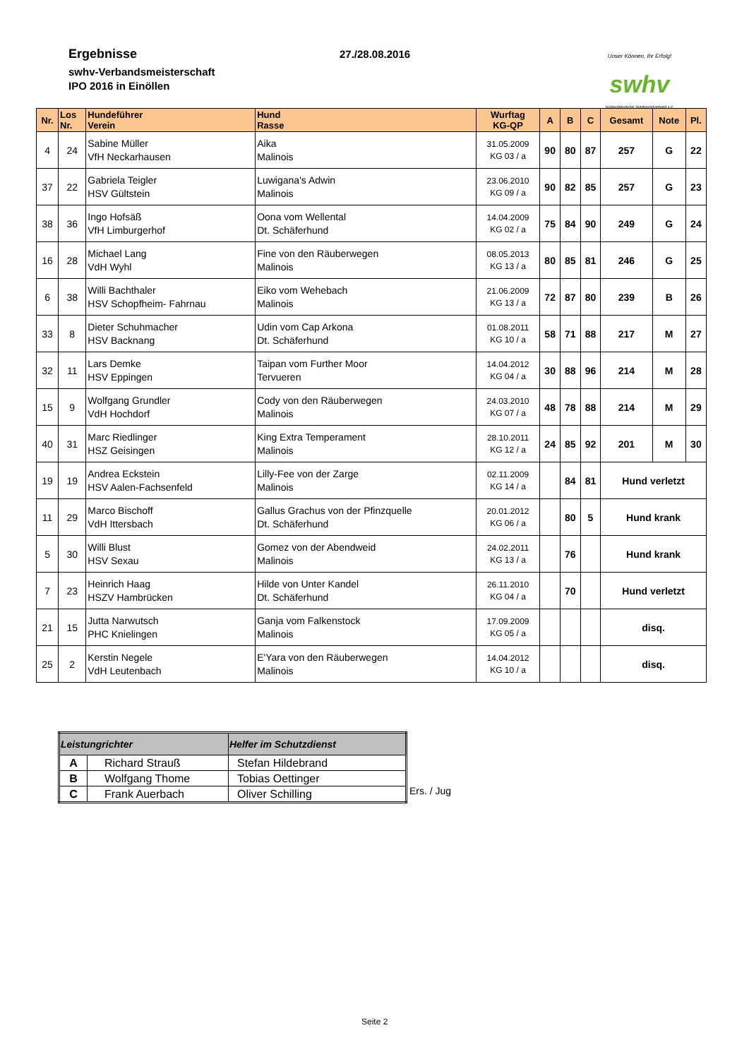Ergebnisse
swhv-Verbandsmeisterschaft
IPO 2016 in Einöllen
27./28.08.2016
Unser Können, Ihr Erfolg!
swhv
Südwestdeutscher Hundesportverband e.V.
| Nr. | Los Nr. | Hundeführer Verein | Hund Rasse | Wurftag KG-QP | A | B | C | Gesamt | Note | Pl. |
| --- | --- | --- | --- | --- | --- | --- | --- | --- | --- | --- |
| 4 | 24 | Sabine Müller VfH Neckarhausen | Aika Malinois | 31.05.2009 KG 03 / a | 90 | 80 | 87 | 257 | G | 22 |
| 37 | 22 | Gabriela Teigler HSV Gültstein | Luwigana's Adwin Malinois | 23.06.2010 KG 09 / a | 90 | 82 | 85 | 257 | G | 23 |
| 38 | 36 | Ingo Hofsäß VfH Limburgerhof | Oona vom Wellental Dt. Schäferhund | 14.04.2009 KG 02 / a | 75 | 84 | 90 | 249 | G | 24 |
| 16 | 28 | Michael Lang VdH Wyhl | Fine von den Räuberwegen Malinois | 08.05.2013 KG 13 / a | 80 | 85 | 81 | 246 | G | 25 |
| 6 | 38 | Willi Bachthaler HSV Schopfheim- Fahrnau | Eiko vom Wehebach Malinois | 21.06.2009 KG 13 / a | 72 | 87 | 80 | 239 | B | 26 |
| 33 | 8 | Dieter Schuhmacher HSV Backnang | Udin vom Cap Arkona Dt. Schäferhund | 01.08.2011 KG 10 / a | 58 | 71 | 88 | 217 | M | 27 |
| 32 | 11 | Lars Demke HSV Eppingen | Taipan vom Further Moor Tervueren | 14.04.2012 KG 04 / a | 30 | 88 | 96 | 214 | M | 28 |
| 15 | 9 | Wolfgang Grundler VdH Hochdorf | Cody von den Räuberwegen Malinois | 24.03.2010 KG 07 / a | 48 | 78 | 88 | 214 | M | 29 |
| 40 | 31 | Marc Riedlinger HSZ Geisingen | King Extra Temperament Malinois | 28.10.2011 KG 12 / a | 24 | 85 | 92 | 201 | M | 30 |
| 19 | 19 | Andrea Eckstein HSV Aalen-Fachsenfeld | Lilly-Fee von der Zarge Malinois | 02.11.2009 KG 14 / a | | 84 | 81 | Hund verletzt | | |
| 11 | 29 | Marco Bischoff VdH Ittersbach | Gallus Grachus von der Pfinzquelle Dt. Schäferhund | 20.01.2012 KG 06 / a | | 80 | 5 | Hund krank | | |
| 5 | 30 | Willi Blust HSV Sexau | Gomez von der Abendweid Malinois | 24.02.2011 KG 13 / a | | 76 | | Hund krank | | |
| 7 | 23 | Heinrich Haag HSZV Hambrücken | Hilde von Unter Kandel Dt. Schäferhund | 26.11.2010 KG 04 / a | | 70 | | Hund verletzt | | |
| 21 | 15 | Jutta Narwutsch PHC Knielingen | Ganja vom Falkenstock Malinois | 17.09.2009 KG 05 / a | | | | disq. | | |
| 25 | 2 | Kerstin Negele VdH Leutenbach | E'Yara von den Räuberwegen Malinois | 14.04.2012 KG 10 / a | | | | disq. | | |
| Leistungrichter | | Helfer im Schutzdienst |
| --- | --- | --- |
| A | Richard Strauß | Stefan Hildebrand |
| B | Wolfgang Thome | Tobias Oettinger |
| C | Frank Auerbach | Oliver Schilling |
Ers. / Jug
Seite 2